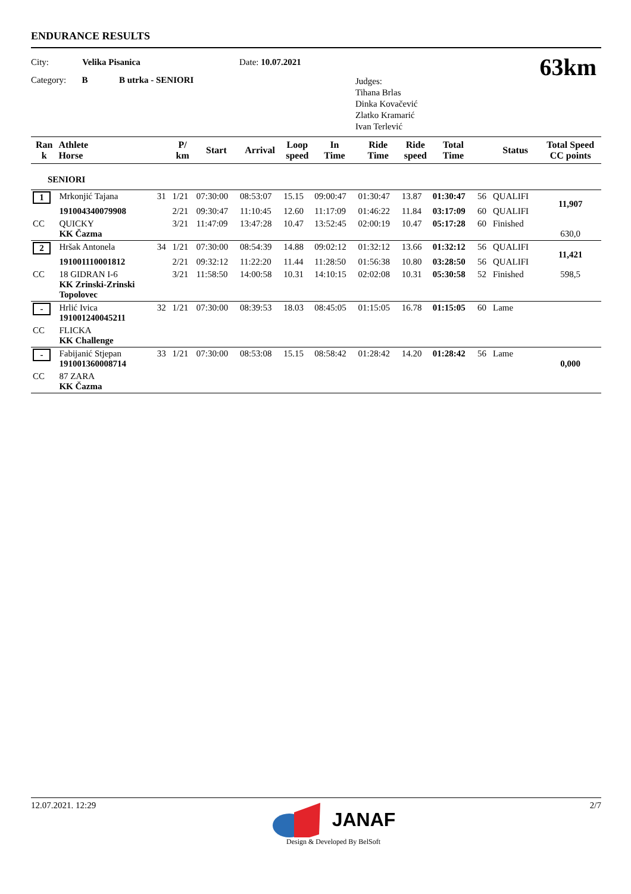ENDURANCE RESULTS
City: Velika Pisanica
Category: B B utrka - SENIORI
Date: 10.07.2021
Judges:
Tihana Brlas
Dinka Kovačević
Zlatko Kramarić
Ivan Terlević
63km
| Ran k | Athlete Horse | | P/ km | Start | Arrival | Loop speed | In Time | Ride Time | Ride speed | Total Time | | Status | Total Speed CC points |
| --- | --- | --- | --- | --- | --- | --- | --- | --- | --- | --- | --- | --- | --- |
| SENIORI | | | | | | | | | | | | | |
| 1 | Mrkonjić Tajana | 31 | 1/21 | 07:30:00 | 08:53:07 | 15.15 | 09:00:47 | 01:30:47 | 13.87 | 01:30:47 | 56 | QUALIFI | 11,907 |
| | 191004340079908 | | 2/21 | 09:30:47 | 11:10:45 | 12.60 | 11:17:09 | 01:46:22 | 11.84 | 03:17:09 | 60 | QUALIFI | |
| CC | QUICKY KK Čazma | | 3/21 | 11:47:09 | 13:47:28 | 10.47 | 13:52:45 | 02:00:19 | 10.47 | 05:17:28 | 60 | Finished | 630,0 |
| 2 | Hršak Antonela | 34 | 1/21 | 07:30:00 | 08:54:39 | 14.88 | 09:02:12 | 01:32:12 | 13.66 | 01:32:12 | 56 | QUALIFI | 11,421 |
| | 191001110001812 | | 2/21 | 09:32:12 | 11:22:20 | 11.44 | 11:28:50 | 01:56:38 | 10.80 | 03:28:50 | 56 | QUALIFI | |
| CC | 18 GIDRAN I-6 KK Zrinski-Zrinski Topolovec | | 3/21 | 11:58:50 | 14:00:58 | 10.31 | 14:10:15 | 02:02:08 | 10.31 | 05:30:58 | 52 | Finished | 598,5 |
| - | Hrlić Ivica 191001240045211 | 32 | 1/21 | 07:30:00 | 08:39:53 | 18.03 | 08:45:05 | 01:15:05 | 16.78 | 01:15:05 | 60 | Lame | |
| CC | FLICKA KK Challenge | | | | | | | | | | | | |
| - | Fabijanić Stjepan 191001360008714 | 33 | 1/21 | 07:30:00 | 08:53:08 | 15.15 | 08:58:42 | 01:28:42 | 14.20 | 01:28:42 | 56 | Lame | 0,000 |
| CC | 87 ZARA KK Čazma | | | | | | | | | | | | |
12.07.2021. 12:29 2/7
JANAF
Design & Developed By BelSoft